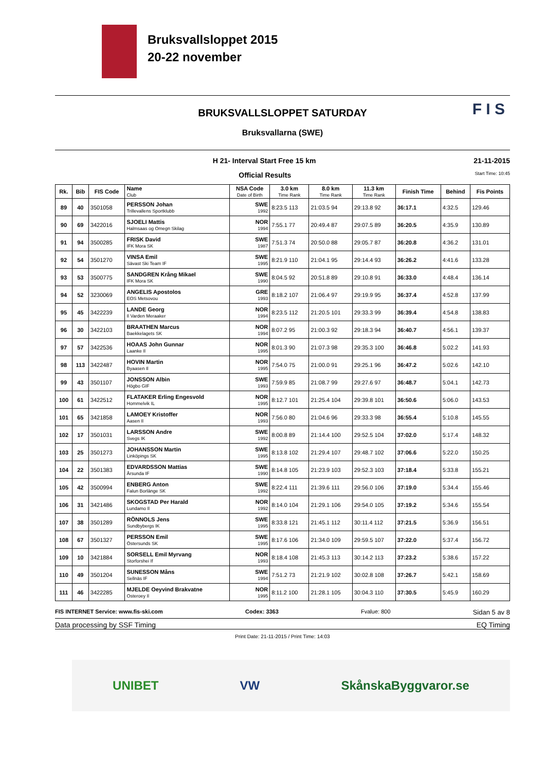Bruksvallsloppet 2015
20-22 november
F I S
BRUKSVALLSLOPPET SATURDAY
Bruksvallarna (SWE)
H 21- Interval Start Free 15 km 21-11-2015
Official Results Start Time: 10:45
| Rk. | Bib | FIS Code | Name Club | NSA Code Date of Birth | 3.0 km Time Rank | 8.0 km Time Rank | 11.3 km Time Rank | Finish Time | Behind | Fis Points |
| --- | --- | --- | --- | --- | --- | --- | --- | --- | --- | --- |
| 89 | 40 | 3501058 | PERSSON Johan Trillevallens Sportklubb | SWE 1992 | 8:23.5 113 | 21:03.5 94 | 29:13.8 92 | 36:17.1 | 4:32.5 | 129.46 |
| 90 | 69 | 3422016 | SJOELI Mattis Halmsaas og Omegn Skilag | NOR 1994 | 7:55.1 77 | 20:49.4 87 | 29:07.5 89 | 36:20.5 | 4:35.9 | 130.89 |
| 91 | 94 | 3500285 | FRISK David IFK Mora SK | SWE 1987 | 7:51.3 74 | 20:50.0 88 | 29:05.7 87 | 36:20.8 | 4:36.2 | 131.01 |
| 92 | 54 | 3501270 | VINSA Emil Sävast Ski Team IF | SWE 1995 | 8:21.9 110 | 21:04.1 95 | 29:14.4 93 | 36:26.2 | 4:41.6 | 133.28 |
| 93 | 53 | 3500775 | SANDGREN Krång Mikael IFK Mora SK | SWE 1990 | 8:04.5 92 | 20:51.8 89 | 29:10.8 91 | 36:33.0 | 4:48.4 | 136.14 |
| 94 | 52 | 3230069 | ANGELIS Apostolos EOS Metsovou | GRE 1993 | 8:18.2 107 | 21:06.4 97 | 29:19.9 95 | 36:37.4 | 4:52.8 | 137.99 |
| 95 | 45 | 3422239 | LANDE Georg Il Varden Meraaker | NOR 1994 | 8:23.5 112 | 21:20.5 101 | 29:33.3 99 | 36:39.4 | 4:54.8 | 138.83 |
| 96 | 30 | 3422103 | BRAATHEN Marcus Baekkelagets SK | NOR 1994 | 8:07.2 95 | 21:00.3 92 | 29:18.3 94 | 36:40.7 | 4:56.1 | 139.37 |
| 97 | 57 | 3422536 | HOAAS John Gunnar Laanke Il | NOR 1995 | 8:01.3 90 | 21:07.3 98 | 29:35.3 100 | 36:46.8 | 5:02.2 | 141.93 |
| 98 | 113 | 3422487 | HOVIN Martin Byaasen Il | NOR 1995 | 7:54.0 75 | 21:00.0 91 | 29:25.1 96 | 36:47.2 | 5:02.6 | 142.10 |
| 99 | 43 | 3501107 | JONSSON Albin Högbo GIF | SWE 1993 | 7:59.9 85 | 21:08.7 99 | 29:27.6 97 | 36:48.7 | 5:04.1 | 142.73 |
| 100 | 61 | 3422512 | FLATAKER Erling Engesvold Hommelvik IL | NOR 1995 | 8:12.7 101 | 21:25.4 104 | 29:39.8 101 | 36:50.6 | 5:06.0 | 143.53 |
| 101 | 65 | 3421858 | LAMOEY Kristoffer Aasen Il | NOR 1993 | 7:56.0 80 | 21:04.6 96 | 29:33.3 98 | 36:55.4 | 5:10.8 | 145.55 |
| 102 | 17 | 3501031 | LARSSON Andre Svegs IK | SWE 1992 | 8:00.8 89 | 21:14.4 100 | 29:52.5 104 | 37:02.0 | 5:17.4 | 148.32 |
| 103 | 25 | 3501273 | JOHANSSON Martin Linköpings SK | SWE 1995 | 8:13.8 102 | 21:29.4 107 | 29:48.7 102 | 37:06.6 | 5:22.0 | 150.25 |
| 104 | 22 | 3501383 | EDVARDSSON Mattias Årsunda IF | SWE 1990 | 8:14.8 105 | 21:23.9 103 | 29:52.3 103 | 37:18.4 | 5:33.8 | 155.21 |
| 105 | 42 | 3500994 | ENBERG Anton Falun Borlänge SK | SWE 1992 | 8:22.4 111 | 21:39.6 111 | 29:56.0 106 | 37:19.0 | 5:34.4 | 155.46 |
| 106 | 31 | 3421486 | SKOGSTAD Per Harald Lundamo Il | NOR 1992 | 8:14.0 104 | 21:29.1 106 | 29:54.0 105 | 37:19.2 | 5:34.6 | 155.54 |
| 107 | 38 | 3501289 | RÖNNOLS Jens Sundbybergs IK | SWE 1995 | 8:33.8 121 | 21:45.1 112 | 30:11.4 112 | 37:21.5 | 5:36.9 | 156.51 |
| 108 | 67 | 3501327 | PERSSON Emil Östersunds SK | SWE 1995 | 8:17.6 106 | 21:34.0 109 | 29:59.5 107 | 37:22.0 | 5:37.4 | 156.72 |
| 109 | 10 | 3421884 | SORSELL Emil Myrvang Storforshei If | NOR 1993 | 8:18.4 108 | 21:45.3 113 | 30:14.2 113 | 37:23.2 | 5:38.6 | 157.22 |
| 110 | 49 | 3501204 | SUNESSON Måns Sellnäs IF | SWE 1994 | 7:51.2 73 | 21:21.9 102 | 30:02.8 108 | 37:26.7 | 5:42.1 | 158.69 |
| 111 | 46 | 3422285 | MJELDE Oeyvind Brakvatne Osteroey Il | NOR 1995 | 8:11.2 100 | 21:28.1 105 | 30:04.3 110 | 37:30.5 | 5:45.9 | 160.29 |
FIS INTERNET Service: www.fis-ski.com Codex: 3363 Fvalue: 800 Sidan 5 av 8
Data processing by SSF Timing EQ Timing
Print Date: 21-11-2015 / Print Time: 14:03
UNIBET VW SkånskaByggvaror.se